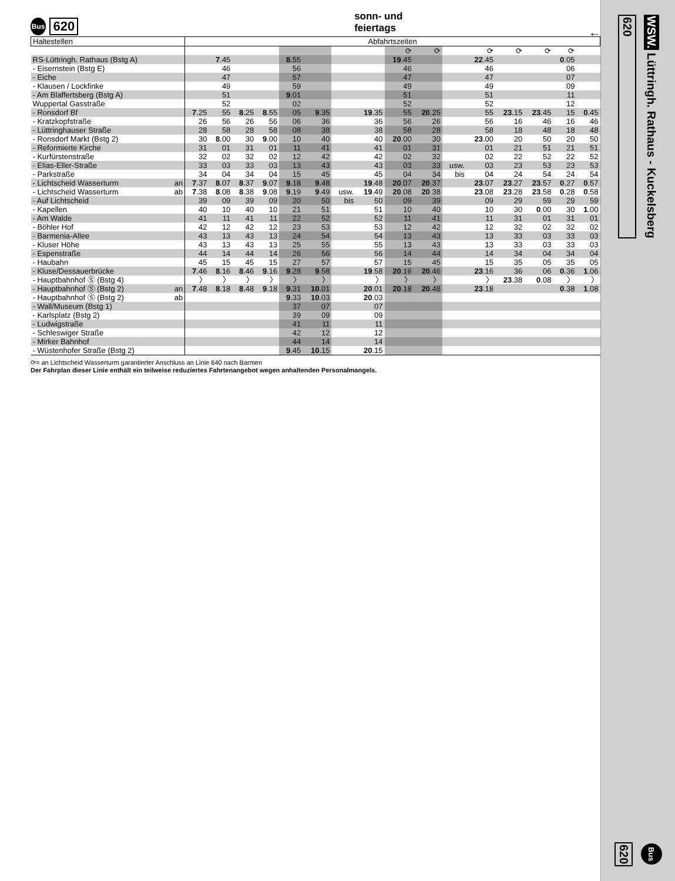Bus
620
sonn- und feiertags
←
| Haltestellen | | Abfahrtszeiten | | | | | | | | | | | | | | | |
| --- | --- | --- | --- | --- | --- | --- | --- | --- | --- | --- | --- | --- | --- | --- | --- | --- | --- |
| | | | | | | | | | | ⟳ | ⟳ | | ⟳ | ⟳ | ⟳ | ⟳ | |
| RS-Lüttringh. Rathaus (Bstg A) | | | 7 .45 | | | 8 .55 | | | | 19 .45 | | | 22 .45 | | | 0 .05 | |
| - Eisernstein (Bstg E) | | | 46 | | | 56 | | | | 46 | | | 46 | | | 06 | |
| - Eiche | | | 47 | | | 57 | | | | 47 | | | 47 | | | 07 | |
| - Klausen / Lockfinke | | | 49 | | | 59 | | | | 49 | | | 49 | | | 09 | |
| - Am Blaffertsberg (Bstg A) | | | 51 | | | 9 .01 | | | | 51 | | | 51 | | | 11 | |
| Wuppertal Gasstraße | | | 52 | | | 02 | | | | 52 | | | 52 | | | 12 | |
| - Ronsdorf Bf | | 7 .25 | 55 | 8 .25 | 8 .55 | 05 | 9 .35 | | 19 .35 | 55 | 20 .25 | | 55 | 23 .15 | 23 .45 | 15 | 0 .45 |
| - Kratzkopfstraße | | 26 | 56 | 26 | 56 | 06 | 36 | | 36 | 56 | 26 | | 56 | 16 | 46 | 16 | 46 |
| - Lüttringhauser Straße | | 28 | 58 | 28 | 58 | 08 | 38 | | 38 | 58 | 28 | | 58 | 18 | 48 | 18 | 48 |
| - Ronsdorf Markt (Bstg 2) | | 30 | 8 .00 | 30 | 9 .00 | 10 | 40 | | 40 | 20 .00 | 30 | | 23 .00 | 20 | 50 | 20 | 50 |
| - Reformierte Kirche | | 31 | 01 | 31 | 01 | 11 | 41 | | 41 | 01 | 31 | | 01 | 21 | 51 | 21 | 51 |
| - Kurfürstenstraße | | 32 | 02 | 32 | 02 | 12 | 42 | | 42 | 02 | 32 | | 02 | 22 | 52 | 22 | 52 |
| - Elias-Eller-Straße | | 33 | 03 | 33 | 03 | 13 | 43 | | 43 | 03 | 33 | usw. | 03 | 23 | 53 | 23 | 53 |
| - Parkstraße | | 34 | 04 | 34 | 04 | 15 | 45 | | 45 | 04 | 34 | bis | 04 | 24 | 54 | 24 | 54 |
| - Lichtscheid Wasserturm | an | 7 .37 | 8 .07 | 8 .37 | 9 .07 | 9 .18 | 9 .48 | | 19 .48 | 20 .07 | 20 .37 | | 23 .07 | 23 .27 | 23 .57 | 0 .27 | 0 .57 |
| - Lichtscheid Wasserturm | ab | 7 .38 | 8 .08 | 8 .38 | 9 .08 | 9 .19 | 9 .49 | usw. | 19 .49 | 20 .08 | 20 .38 | | 23 .08 | 23 .28 | 23 .58 | 0 .28 | 0 .58 |
| - Auf Lichtscheid | | 39 | 09 | 39 | 09 | 20 | 50 | bis | 50 | 09 | 39 | | 09 | 29 | 59 | 29 | 59 |
| - Kapellen | | 40 | 10 | 40 | 10 | 21 | 51 | | 51 | 10 | 40 | | 10 | 30 | 0 .00 | 30 | 1 .00 |
| - Am Walde | | 41 | 11 | 41 | 11 | 22 | 52 | | 52 | 11 | 41 | | 11 | 31 | 01 | 31 | 01 |
| - Böhler Hof | | 42 | 12 | 42 | 12 | 23 | 53 | | 53 | 12 | 42 | | 12 | 32 | 02 | 32 | 02 |
| - Barmenia-Allee | | 43 | 13 | 43 | 13 | 24 | 54 | | 54 | 13 | 43 | | 13 | 33 | 03 | 33 | 03 |
| - Kluser Höhe | | 43 | 13 | 43 | 13 | 25 | 55 | | 55 | 13 | 43 | | 13 | 33 | 03 | 33 | 03 |
| - Espenstraße | | 44 | 14 | 44 | 14 | 26 | 56 | | 56 | 14 | 44 | | 14 | 34 | 04 | 34 | 04 |
| - Haubahn | | 45 | 15 | 45 | 15 | 27 | 57 | | 57 | 15 | 45 | | 15 | 35 | 05 | 35 | 05 |
| - Kluse/Dessauerbrücke | | 7 .46 | 8 .16 | 8 .46 | 9 .16 | 9 .28 | 9 .58 | | 19 .58 | 20 .16 | 20 .46 | | 23 .16 | 36 | 06 | 0 .36 | 1 .06 |
| - Hauptbahnhof Ⓢ (Bstg 4) | | 〉 | 〉 | 〉 | 〉 | 〉 | 〉 | | 〉 | 〉 | 〉 | | 〉 | 23 .38 | 0 .08 | 〉 | 〉 |
| - Hauptbahnhof Ⓢ (Bstg 2) | an | 7 .48 | 8 .18 | 8 .48 | 9 .18 | 9 .31 | 10 .01 | | 20 .01 | 20 .18 | 20 .48 | | 23 .18 | | | 0 .38 | 1 .08 |
| - Hauptbahnhof Ⓢ (Bstg 2) | ab | | | | | 9 .33 | 10 .03 | | 20 .03 | | | | | | | | |
| - Wall/Museum (Bstg 1) | | | | | | 37 | 07 | | 07 | | | | | | | | |
| - Karlsplatz (Bstg 2) | | | | | | 39 | 09 | | 09 | | | | | | | | |
| - Ludwigstraße | | | | | | 41 | 11 | | 11 | | | | | | | | |
| - Schleswiger Straße | | | | | | 42 | 12 | | 12 | | | | | | | | |
| - Mirker Bahnhof | | | | | | 44 | 14 | | 14 | | | | | | | | |
| - Wüstenhofer Straße (Bstg 2) | | | | | | 9 .45 | 10 .15 | | 20 .15 | | | | | | | | |
⟳= an Lichtscheid Wasserturm garantierter Anschluss an Linie 640 nach Barmen
Der Fahrplan dieser Linie enthält ein teilweise reduziertes Fahrtenangebot wegen anhaltenden Personalmangels.
620
WSW. Lüttringh. Rathaus - Kuckelsberg
620
Bus